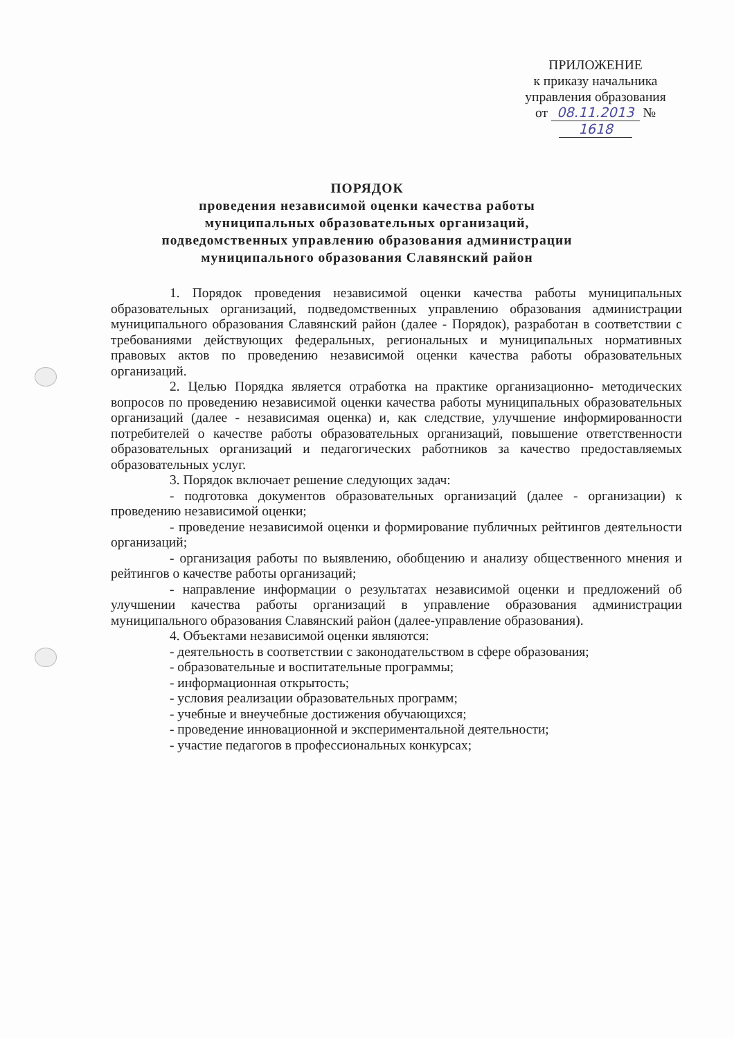ПРИЛОЖЕНИЕ
к приказу начальника
управления образования
от 08.11.2013 № 1618
ПОРЯДОК
проведения независимой оценки качества работы
муниципальных образовательных организаций,
подведомственных управлению образования администрации
муниципального образования Славянский район
1. Порядок проведения независимой оценки качества работы муниципальных образовательных организаций, подведомственных управлению образования администрации муниципального образования Славянский район (далее - Порядок), разработан в соответствии с требованиями действующих федеральных, региональных и муниципальных нормативных правовых актов по проведению независимой оценки качества работы образовательных организаций.
2. Целью Порядка является отработка на практике организационно- методических вопросов по проведению независимой оценки качества работы муниципальных образовательных организаций (далее - независимая оценка) и, как следствие, улучшение информированности потребителей о качестве работы образовательных организаций, повышение ответственности образовательных организаций и педагогических работников за качество предоставляемых образовательных услуг.
3. Порядок включает решение следующих задач:
- подготовка документов образовательных организаций (далее - организации) к проведению независимой оценки;
- проведение независимой оценки и формирование публичных рейтингов деятельности организаций;
- организация работы по выявлению, обобщению и анализу общественного мнения и рейтингов о качестве работы организаций;
- направление информации о результатах независимой оценки и предложений об улучшении качества работы организаций в управление образования администрации муниципального образования Славянский район (далее-управление образования).
4. Объектами независимой оценки являются:
- деятельность в соответствии с законодательством в сфере образования;
- образовательные и воспитательные программы;
- информационная открытость;
- условия реализации образовательных программ;
- учебные и внеучебные достижения обучающихся;
- проведение инновационной и экспериментальной деятельности;
- участие педагогов в профессиональных конкурсах;